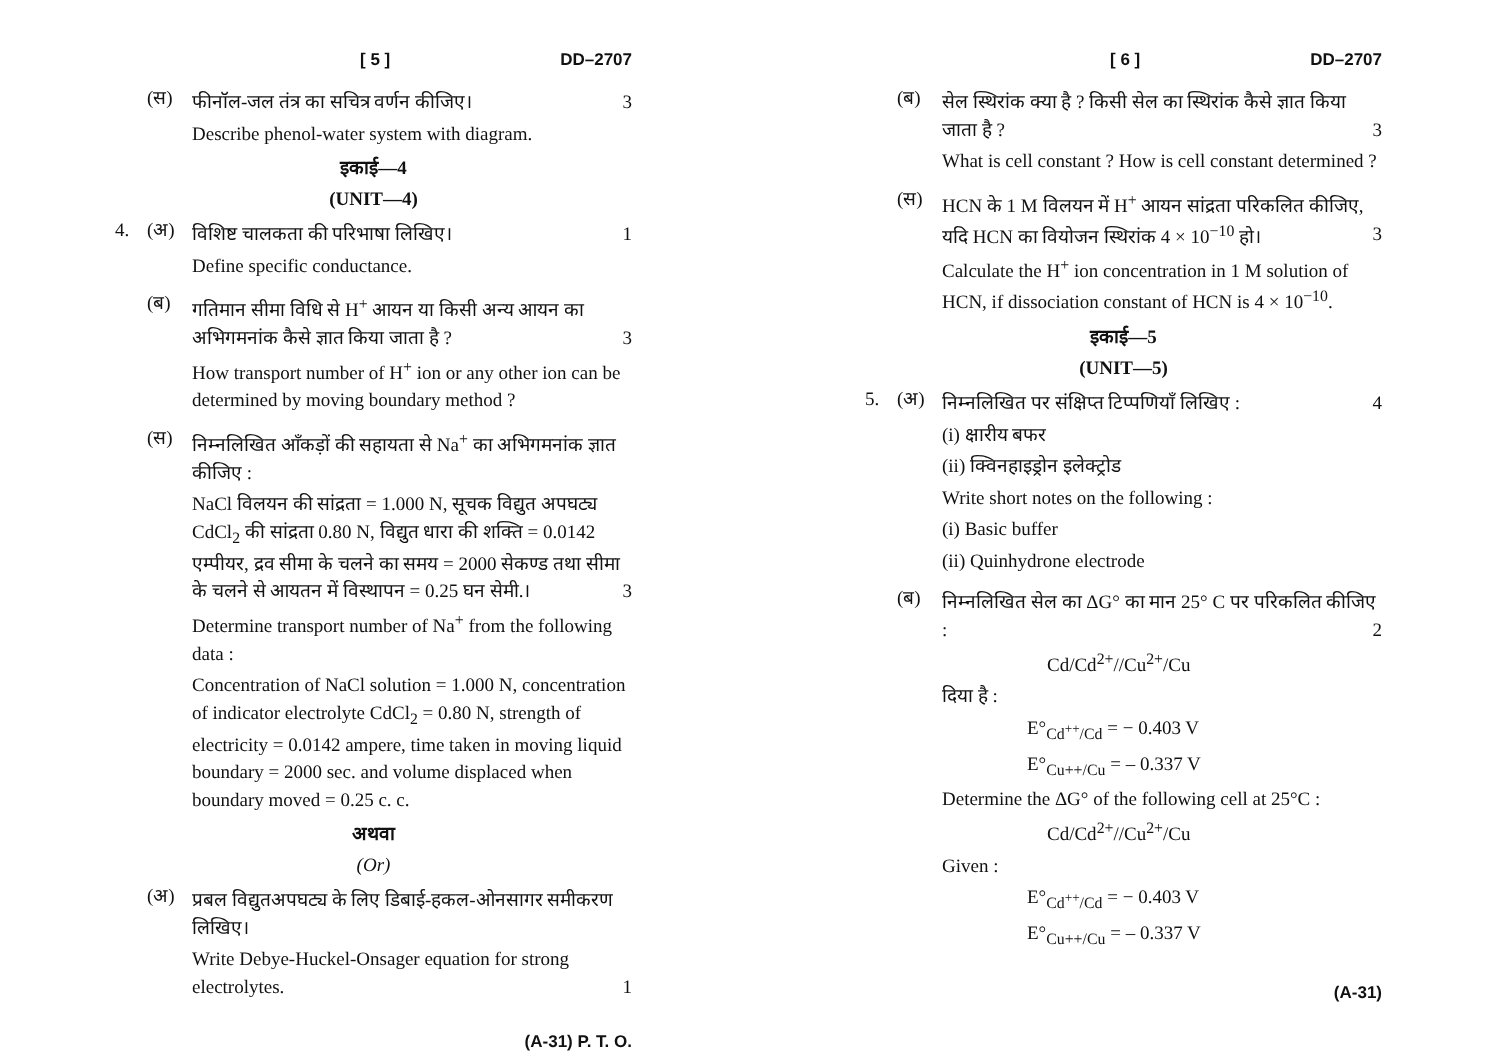[ 5 ] DD–2707
(स)
फीनॉल-जल तंत्र का सचित्र वर्णन कीजिए। 3
Describe phenol-water system with diagram.
इकाई—4
(UNIT—4)
4. (अ)
विशिष्ट चालकता की परिभाषा लिखिए। 1
Define specific conductance.
(ब)
गतिमान सीमा विधि से H<sup>+</sup> आयन या किसी अन्य आयन का अभिगमनांक कैसे ज्ञात किया जाता है ? 3
How transport number of H<sup>+</sup> ion or any other ion can be determined by moving boundary method ?
(स)
निम्नलिखित आँकड़ों की सहायता से Na<sup>+</sup> का अभिगमनांक ज्ञात कीजिए :
NaCl विलयन की सांद्रता = 1.000 N, सूचक विद्युत अपघट्य CdCl<sub>2</sub> की सांद्रता 0.80 N, विद्युत धारा की शक्ति = 0.0142 एम्पीयर, द्रव सीमा के चलने का समय = 2000 सेकण्ड तथा सीमा के चलने से आयतन में विस्थापन = 0.25 घन सेमी.। 3
Determine transport number of Na<sup>+</sup> from the following data :
Concentration of NaCl solution = 1.000 N, concentration of indicator electrolyte CdCl<sub>2</sub> = 0.80 N, strength of electricity = 0.0142 ampere, time taken in moving liquid boundary = 2000 sec. and volume displaced when boundary moved = 0.25 c. c.
अथवा
(Or)
(अ)
प्रबल विद्युतअपघट्य के लिए डिबाई-हकल-ओनसागर समीकरण लिखिए।
Write Debye-Huckel-Onsager equation for strong electrolytes. 1
(A-31) P. T. O.
[ 6 ] DD–2707
(ब)
सेल स्थिरांक क्या है ? किसी सेल का स्थिरांक कैसे ज्ञात किया जाता है ? 3
What is cell constant ? How is cell constant determined ?
(स)
HCN के 1 M विलयन में H<sup>+</sup> आयन सांद्रता परिकलित कीजिए, यदि HCN का वियोजन स्थिरांक 4 × 10<sup>−10</sup> हो। 3
Calculate the H<sup>+</sup> ion concentration in 1 M solution of HCN, if dissociation constant of HCN is 4 × 10<sup>−10</sup>.
इकाई—5
(UNIT—5)
5. (अ)
निम्नलिखित पर संक्षिप्त टिप्पणियाँ लिखिए : 4
(i) क्षारीय बफर
(ii) क्विनहाइड्रोन इलेक्ट्रोड
Write short notes on the following :
(i) Basic buffer
(ii) Quinhydrone electrode
(ब)
निम्नलिखित सेल का ΔG° का मान 25° C पर परिकलित कीजिए : 2
Cd/Cd<sup>2+</sup>//Cu<sup>2+</sup>/Cu
दिया है :
E°<sub>Cd<sup>++</sup>/Cd</sub> = − 0.403 V
E°<sub>Cu++/Cu</sub> = – 0.337 V
Determine the ΔG° of the following cell at 25°C :
Cd/Cd<sup>2+</sup>//Cu<sup>2+</sup>/Cu
Given :
E°<sub>Cd<sup>++</sup>/Cd</sub> = − 0.403 V
E°<sub>Cu++/Cu</sub> = – 0.337 V
(A-31)